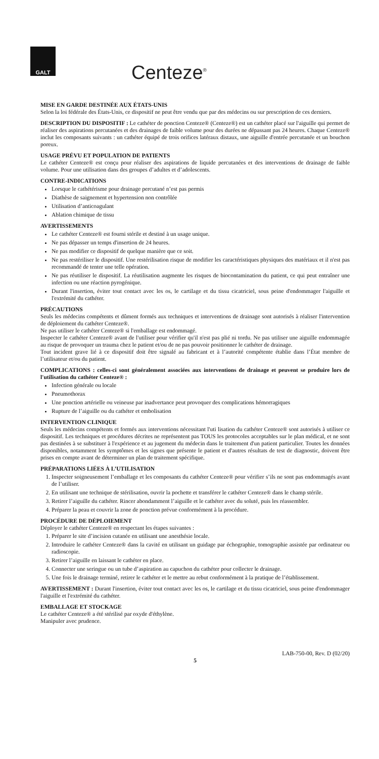GALT
Centeze<sup>®</sup>
MISE EN GARDE DESTINÉE AUX ÉTATS-UNIS
Selon la loi fédérale des États-Unis, ce dispositif ne peut être vendu que par des médecins ou sur prescription de ces derniers.
DESCRIPTION DU DISPOSITIF : Le cathéter de ponction Centeze® (Centeze®) est un cathéter placé sur l'aiguille qui permet de réaliser des aspirations percutanées et des drainages de faible volume pour des durées ne dépassant pas 24 heures. Chaque Centeze® inclut les composants suivants : un cathéter équipé de trois orifices latéraux distaux, une aiguille d'entrée percutanée et un bouchon poreux.
USAGE PRÉVU ET POPULATION DE PATIENTS
Le cathéter Centeze® est conçu pour réaliser des aspirations de liquide percutanées et des interventions de drainage de faible volume. Pour une utilisation dans des groupes d’adultes et d’adolescents.
CONTRE-INDICATIONS
Lorsque le cathétérisme pour drainage percutané n’est pas permis
Diathèse de saignement et hypertension non contrôlée
Utilisation d’anticoagulant
Ablation chimique de tissu
AVERTISSEMENTS
Le cathéter Centeze® est fourni stérile et destiné à un usage unique.
Ne pas dépasser un temps d'insertion de 24 heures.
Ne pas modifier ce dispositif de quelque manière que ce soit.
Ne pas restériliser le dispositif. Une restérilisation risque de modifier les caractéristiques physiques des matériaux et il n'est pas recommandé de tenter une telle opération.
Ne pas réutiliser le dispositif. La réutilisation augmente les risques de biocontamination du patient, ce qui peut entraîner une infection ou une réaction pyrogénique.
Durant l'insertion, éviter tout contact avec les os, le cartilage et du tissu cicatriciel, sous peine d'endommager l'aiguille et l'extrémité du cathéter.
PRÉCAUTIONS
Seuls les médecins compétents et dûment formés aux techniques et interventions de drainage sont autorisés à réaliser l'intervention de déploiement du cathéter Centeze®.
Ne pas utiliser le cathéter Centeze® si l'emballage est endommagé.
Inspecter le cathéter Centeze® avant de l'utiliser pour vérifier qu'il n'est pas plié ni tordu. Ne pas utiliser une aiguille endommagée au risque de provoquer un trauma chez le patient et/ou de ne pas pouvoir positionner le cathéter de drainage.
Tout incident grave lié à ce dispositif doit être signalé au fabricant et à l’autorité compétente établie dans l’État membre de l’utilisateur et/ou du patient.
COMPLICATIONS : celles-ci sont généralement associées aux interventions de drainage et peuvent se produire lors de l'utilisation du cathéter Centeze® :
Infection générale ou locale
Pneumothorax
Une ponction artérielle ou veineuse par inadvertance peut provoquer des complications hémorragiques
Rupture de l’aiguille ou du cathéter et embolisation
INTERVENTION CLINIQUE
Seuls les médecins compétents et formés aux interventions nécessitant l'uti lisation du cathéter Centeze® sont autorisés à utiliser ce dispositif. Les techniques et procédures décrites ne représentent pas TOUS les protocoles acceptables sur le plan médical, et ne sont pas destinées à se substituer à l'expérience et au jugement du médecin dans le traitement d'un patient particulier. Toutes les données disponibles, notamment les symptômes et les signes que présente le patient et d'autres résultats de test de diagnostic, doivent être prises en compte avant de déterminer un plan de traitement spécifique.
PRÉPARATIONS LIÉES À L’UTILISATION
1. Inspecter soigneusement l’emballage et les composants du cathéter Centeze® pour vérifier s’ils ne sont pas endommagés avant de l’utiliser.
2. En utilisant une technique de stérilisation, ouvrir la pochette et transférer le cathéter Centeze® dans le champ stérile.
3. Retirer l’aiguille du cathéter. Rincer abondamment l’aiguille et le cathéter avec du soluté, puis les réassembler.
4. Préparer la peau et couvrir la zone de ponction prévue conformément à la procédure.
PROCÉDURE DE DÉPLOIEMENT
Déployer le cathéter Centeze® en respectant les étapes suivantes :
1. Préparer le site d’incision cutanée en utilisant une anesthésie locale.
2. Introduire le cathéter Centeze® dans la cavité en utilisant un guidage par échographie, tomographie assistée par ordinateur ou radioscopie.
3. Retirer l’aiguille en laissant le cathéter en place.
4. Connecter une seringue ou un tube d’aspiration au capuchon du cathéter pour collecter le drainage.
5. Une fois le drainage terminé, retirer le cathéter et le mettre au rebut conformément à la pratique de l’établissement.
AVERTISSEMENT : Durant l'insertion, éviter tout contact avec les os, le cartilage et du tissu cicatriciel, sous peine d'endommager l'aiguille et l'extrémité du cathéter.
EMBALLAGE ET STOCKAGE
Le cathéter Centeze® a été stérilisé par oxyde d'éthylène.
Manipuler avec prudence.
LAB-750-00, Rev. D (02/20)
5